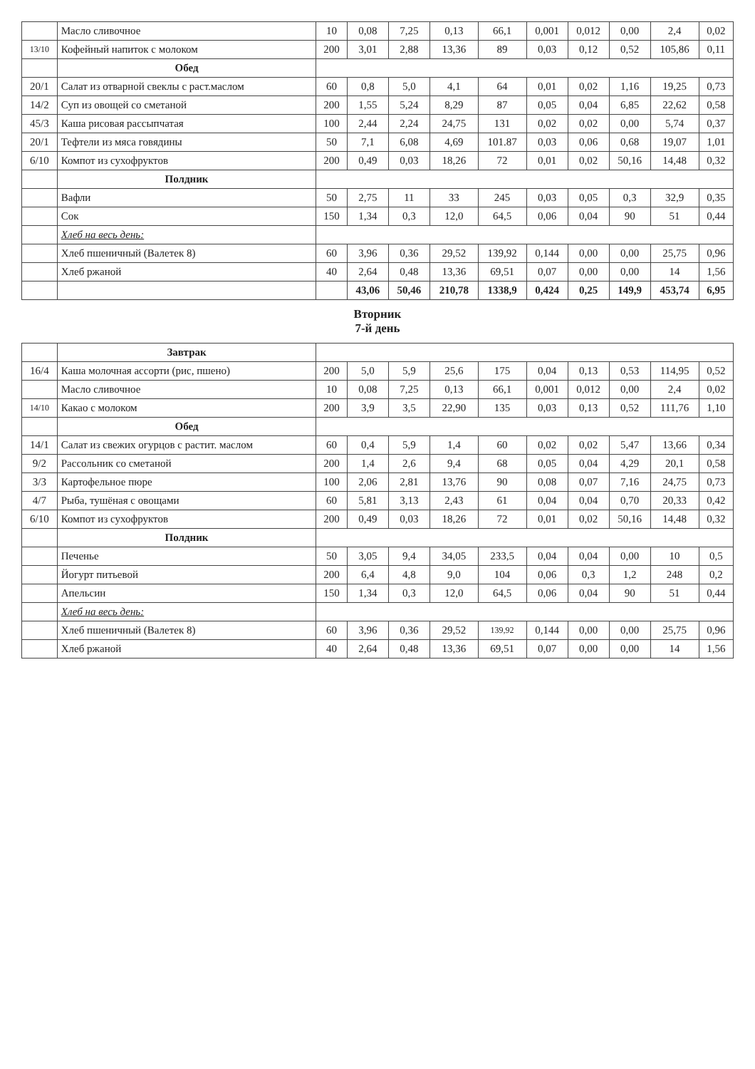| | Масло сливочное | 10 | 0,08 | 7,25 | 0,13 | 66,1 | 0,001 | 0,012 | 0,00 | 2,4 | 0,02 |
| 13/10 | Кофейный напиток с молоком | 200 | 3,01 | 2,88 | 13,36 | 89 | 0,03 | 0,12 | 0,52 | 105,86 | 0,11 |
| | Обед | | | | | | | | | | |
| 20/1 | Салат из отварной свеклы с раст.маслом | 60 | 0,8 | 5,0 | 4,1 | 64 | 0,01 | 0,02 | 1,16 | 19,25 | 0,73 |
| 14/2 | Суп из овощей со сметаной | 200 | 1,55 | 5,24 | 8,29 | 87 | 0,05 | 0,04 | 6,85 | 22,62 | 0,58 |
| 45/3 | Каша рисовая рассыпчатая | 100 | 2,44 | 2,24 | 24,75 | 131 | 0,02 | 0,02 | 0,00 | 5,74 | 0,37 |
| 20/1 | Тефтели из мяса говядины | 50 | 7,1 | 6,08 | 4,69 | 101.87 | 0,03 | 0,06 | 0,68 | 19,07 | 1,01 |
| 6/10 | Компот из сухофруктов | 200 | 0,49 | 0,03 | 18,26 | 72 | 0,01 | 0,02 | 50,16 | 14,48 | 0,32 |
| | Полдник | | | | | | | | | | |
| | Вафли | 50 | 2,75 | 11 | 33 | 245 | 0,03 | 0,05 | 0,3 | 32,9 | 0,35 |
| | Сок | 150 | 1,34 | 0,3 | 12,0 | 64,5 | 0,06 | 0,04 | 90 | 51 | 0,44 |
| | Хлеб на весь день: | | | | | | | | | | |
| | Хлеб пшеничный (Валетек 8) | 60 | 3,96 | 0,36 | 29,52 | 139,92 | 0,144 | 0,00 | 0,00 | 25,75 | 0,96 |
| | Хлеб ржаной | 40 | 2,64 | 0,48 | 13,36 | 69,51 | 0,07 | 0,00 | 0,00 | 14 | 1,56 |
| | | | 43,06 | 50,46 | 210,78 | 1338,9 | 0,424 | 0,25 | 149,9 | 453,74 | 6,95 |
| Вторник 7-й день | | | | | | | | | | | |
| | Завтрак | | | | | | | | | | |
| 16/4 | Каша молочная ассорти (рис, пшено) | 200 | 5,0 | 5,9 | 25,6 | 175 | 0,04 | 0,13 | 0,53 | 114,95 | 0,52 |
| | Масло сливочное | 10 | 0,08 | 7,25 | 0,13 | 66,1 | 0,001 | 0,012 | 0,00 | 2,4 | 0,02 |
| 14/10 | Какао с молоком | 200 | 3,9 | 3,5 | 22,90 | 135 | 0,03 | 0,13 | 0,52 | 111,76 | 1,10 |
| | Обед | | | | | | | | | | |
| 14/1 | Салат из свежих огурцов с растит. маслом | 60 | 0,4 | 5,9 | 1,4 | 60 | 0,02 | 0,02 | 5,47 | 13,66 | 0,34 |
| 9/2 | Рассольник со сметаной | 200 | 1,4 | 2,6 | 9,4 | 68 | 0,05 | 0,04 | 4,29 | 20,1 | 0,58 |
| 3/3 | Картофельное пюре | 100 | 2,06 | 2,81 | 13,76 | 90 | 0,08 | 0,07 | 7,16 | 24,75 | 0,73 |
| 4/7 | Рыба, тушёная с овощами | 60 | 5,81 | 3,13 | 2,43 | 61 | 0,04 | 0,04 | 0,70 | 20,33 | 0,42 |
| 6/10 | Компот из сухофруктов | 200 | 0,49 | 0,03 | 18,26 | 72 | 0,01 | 0,02 | 50,16 | 14,48 | 0,32 |
| | Полдник | | | | | | | | | | |
| | Печенье | 50 | 3,05 | 9,4 | 34,05 | 233,5 | 0,04 | 0,04 | 0,00 | 10 | 0,5 |
| | Йогурт питьевой | 200 | 6,4 | 4,8 | 9,0 | 104 | 0,06 | 0,3 | 1,2 | 248 | 0,2 |
| | Апельсин | 150 | 1,34 | 0,3 | 12,0 | 64,5 | 0,06 | 0,04 | 90 | 51 | 0,44 |
| | Хлеб на весь день: | | | | | | | | | | |
| | Хлеб пшеничный (Валетек 8) | 60 | 3,96 | 0,36 | 29,52 | 139,92 | 0,144 | 0,00 | 0,00 | 25,75 | 0,96 |
| | Хлеб ржаной | 40 | 2,64 | 0,48 | 13,36 | 69,51 | 0,07 | 0,00 | 0,00 | 14 | 1,56 |